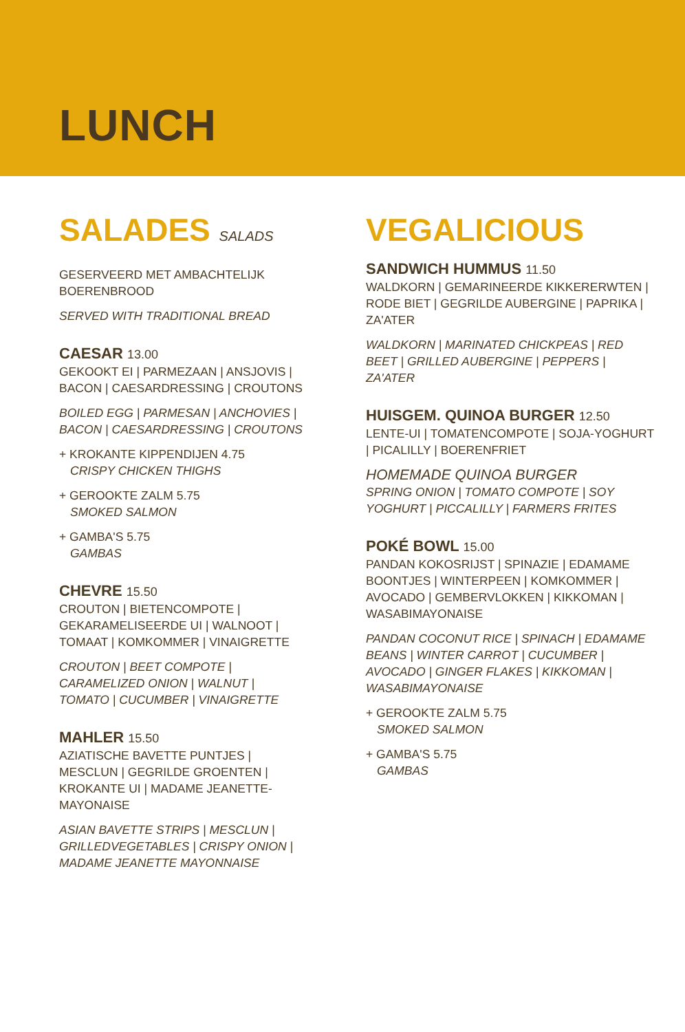LUNCH
SALADES SALADS
GESERVEERD MET AMBACHTELIJK BOERENBROOD
SERVED WITH TRADITIONAL BREAD
CAESAR 13.00
GEKOOKT EI | PARMEZAAN | ANSJOVIS | BACON | CAESARDRESSING | CROUTONS
BOILED EGG | PARMESAN | ANCHOVIES | BACON | CAESARDRESSING | CROUTONS
+ KROKANTE KIPPENDIJEN 4.75
CRISPY CHICKEN THIGHS
+ GEROOKTE ZALM 5.75
SMOKED SALMON
+ GAMBA'S 5.75
GAMBAS
CHEVRE 15.50
CROUTON | BIETENCOMPOTE | GEKARAMELISEERDE UI | WALNOOT | TOMAAT | KOMKOMMER | VINAIGRETTE
CROUTON | BEET COMPOTE | CARAMELIZED ONION | WALNUT | TOMATO | CUCUMBER | VINAIGRETTE
MAHLER 15.50
AZIATISCHE BAVETTE PUNTJES | MESCLUN | GEGRILDE GROENTEN | KROKANTE UI | MADAME JEANETTE-MAYONAISE
ASIAN BAVETTE STRIPS | MESCLUN | GRILLEDVEGETABLES | CRISPY ONION | MADAME JEANETTE MAYONNAISE
VEGALICIOUS
SANDWICH HUMMUS 11.50
WALDKORN | GEMARINEERDE KIKKERERWTEN | RODE BIET | GEGRILDE AUBERGINE | PAPRIKA | ZA'ATER
WALDKORN | MARINATED CHICKPEAS | RED BEET | GRILLED AUBERGINE | PEPPERS | ZA'ATER
HUISGEM. QUINOA BURGER 12.50
LENTE-UI | TOMATENCOMPOTE | SOJA-YOGHURT | PICALILLY | BOERENFRIET
HOMEMADE QUINOA BURGER
SPRING ONION | TOMATO COMPOTE | SOY YOGHURT | PICCALILLY | FARMERS FRITES
POKÉ BOWL 15.00
PANDAN KOKOSRIJST | SPINAZIE | EDAMAME BOONTJES | WINTERPEEN | KOMKOMMER | AVOCADO | GEMBERVLOKKEN | KIKKOMAN | WASABIMAYONAISE
PANDAN COCONUT RICE | SPINACH | EDAMAME BEANS | WINTER CARROT | CUCUMBER | AVOCADO | GINGER FLAKES | KIKKOMAN | WASABIMAYONAISE
+ GEROOKTE ZALM 5.75
SMOKED SALMON
+ GAMBA'S 5.75
GAMBAS